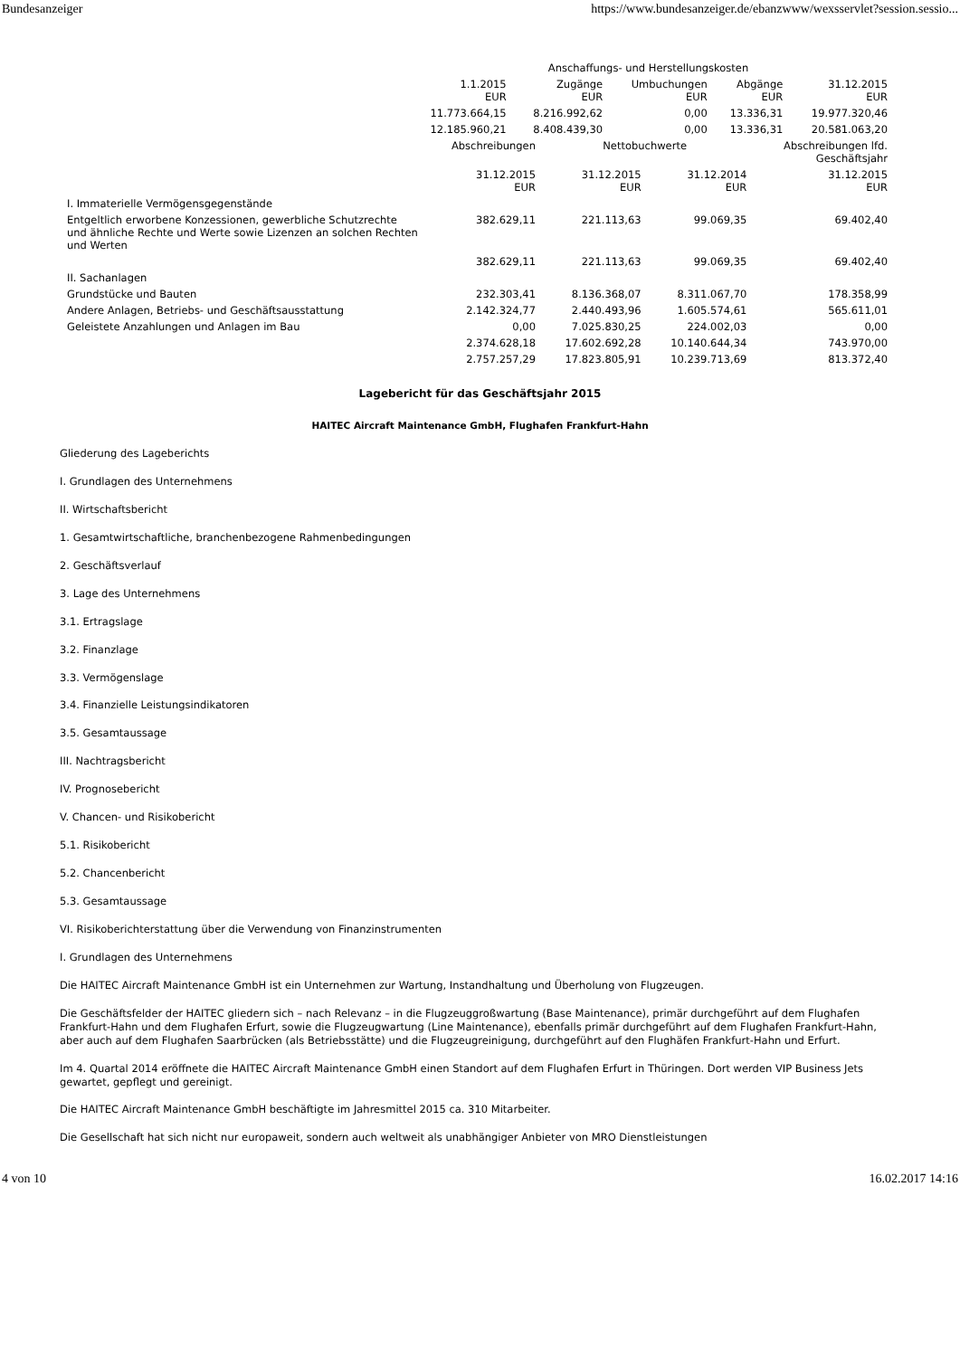Bundesanzeiger https://www.bundesanzeiger.de/ebanzwww/wexsservlet?session.sessio...
| | Anschaffungs- und Herstellungskosten | | | | |
| --- | --- | --- | --- | --- | --- |
| | 1.1.2015 EUR | Zugänge EUR | Umbuchungen EUR | Abgänge EUR | 31.12.2015 EUR |
| | 11.773.664,15 | 8.216.992,62 | 0,00 | 13.336,31 | 19.977.320,46 |
| | 12.185.960,21 | 8.408.439,30 | 0,00 | 13.336,31 | 20.581.063,20 |
| | Abschreibungen | Nettobuchwerte | | Abschreibungen lfd. Geschäftsjahr |
| --- | --- | --- | --- | --- |
| | 31.12.2015 EUR | 31.12.2015 EUR | 31.12.2014 EUR | 31.12.2015 EUR |
| I. Immaterielle Vermögensgegenstände | | | | |
| Entgeltlich erworbene Konzessionen, gewerbliche Schutzrechte und ähnliche Rechte und Werte sowie Lizenzen an solchen Rechten und Werten | 382.629,11 | 221.113,63 | 99.069,35 | 69.402,40 |
| | 382.629,11 | 221.113,63 | 99.069,35 | 69.402,40 |
| II. Sachanlagen | | | | |
| Grundstücke und Bauten | 232.303,41 | 8.136.368,07 | 8.311.067,70 | 178.358,99 |
| Andere Anlagen, Betriebs- und Geschäftsausstattung | 2.142.324,77 | 2.440.493,96 | 1.605.574,61 | 565.611,01 |
| Geleistete Anzahlungen und Anlagen im Bau | 0,00 | 7.025.830,25 | 224.002,03 | 0,00 |
| | 2.374.628,18 | 17.602.692,28 | 10.140.644,34 | 743.970,00 |
| | 2.757.257,29 | 17.823.805,91 | 10.239.713,69 | 813.372,40 |
Lagebericht für das Geschäftsjahr 2015
HAITEC Aircraft Maintenance GmbH, Flughafen Frankfurt-Hahn
Gliederung des Lageberichts
I. Grundlagen des Unternehmens
II. Wirtschaftsbericht
1. Gesamtwirtschaftliche, branchenbezogene Rahmenbedingungen
2. Geschäftsverlauf
3. Lage des Unternehmens
3.1. Ertragslage
3.2. Finanzlage
3.3. Vermögenslage
3.4. Finanzielle Leistungsindikatoren
3.5. Gesamtaussage
III. Nachtragsbericht
IV. Prognosebericht
V. Chancen- und Risikobericht
5.1. Risikobericht
5.2. Chancenbericht
5.3. Gesamtaussage
VI. Risikoberichterstattung über die Verwendung von Finanzinstrumenten
I. Grundlagen des Unternehmens
Die HAITEC Aircraft Maintenance GmbH ist ein Unternehmen zur Wartung, Instandhaltung und Überholung von Flugzeugen.
Die Geschäftsfelder der HAITEC gliedern sich – nach Relevanz – in die Flugzeuggroßwartung (Base Maintenance), primär durchgeführt auf dem Flughafen Frankfurt-Hahn und dem Flughafen Erfurt, sowie die Flugzeugwartung (Line Maintenance), ebenfalls primär durchgeführt auf dem Flughafen Frankfurt-Hahn, aber auch auf dem Flughafen Saarbrücken (als Betriebsstätte) und die Flugzeugreinigung, durchgeführt auf den Flughäfen Frankfurt-Hahn und Erfurt.
Im 4. Quartal 2014 eröffnete die HAITEC Aircraft Maintenance GmbH einen Standort auf dem Flughafen Erfurt in Thüringen. Dort werden VIP Business Jets gewartet, gepflegt und gereinigt.
Die HAITEC Aircraft Maintenance GmbH beschäftigte im Jahresmittel 2015 ca. 310 Mitarbeiter.
Die Gesellschaft hat sich nicht nur europaweit, sondern auch weltweit als unabhängiger Anbieter von MRO Dienstleistungen
4 von 10 16.02.2017 14:16